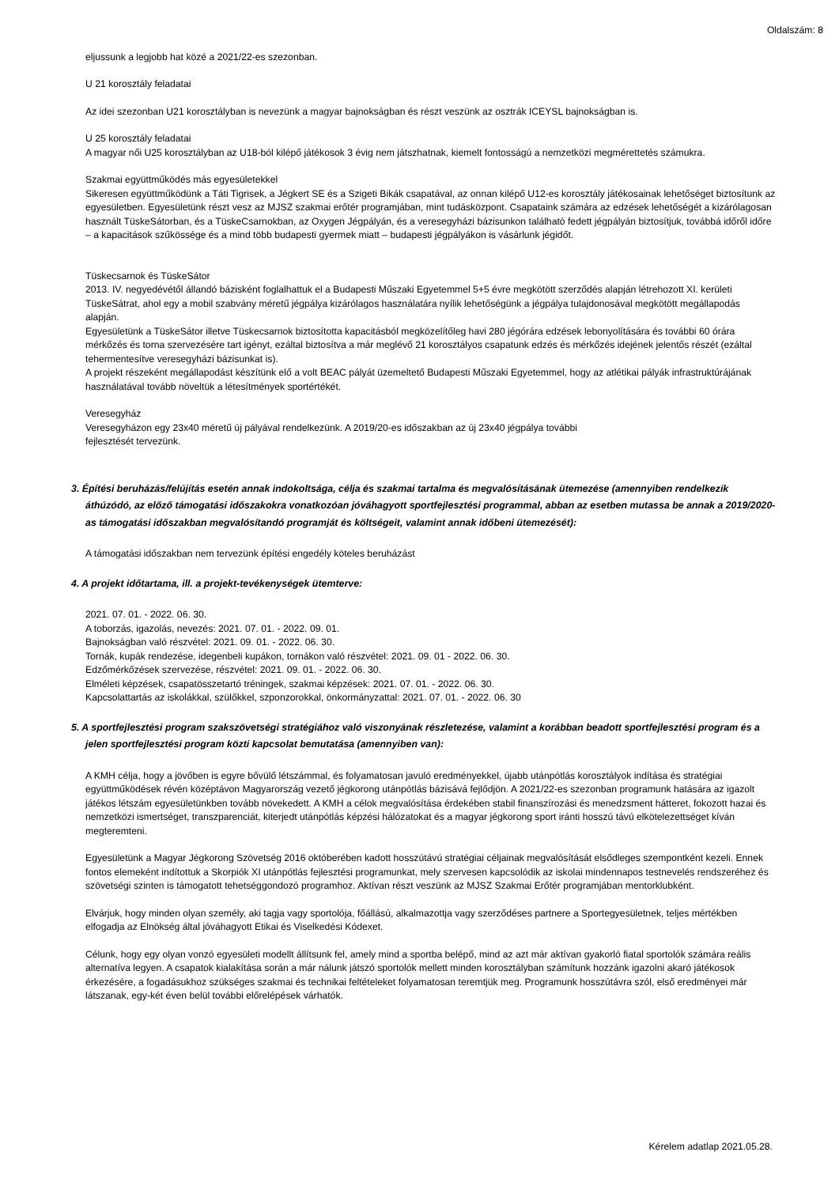Oldalszám: 8
eljussunk a legjobb hat közé a 2021/22-es szezonban.
U 21 korosztály feladatai
Az idei szezonban U21 korosztályban is nevezünk a magyar bajnokságban és részt veszünk az osztrák ICEYSL bajnokságban is.
U 25 korosztály feladatai
A magyar női U25 korosztályban az U18-ból kilépő játékosok 3 évig nem játszhatnak, kiemelt fontosságú a nemzetközi megmérettetés számukra.
Szakmai együttműködés más egyesületekkel
Sikeresen együttműködünk a Táti Tigrisek, a Jégkert SE és a Szigeti Bikák csapatával, az onnan kilépő U12-es korosztály játékosainak lehetőséget biztosítunk az egyesületben. Egyesületünk részt vesz az MJSZ szakmai erőtér programjában, mint tudásközpont. Csapataink számára az edzések lehetőségét a kizárólagosan használt TüskeSátorban, és a TüskeCsarnokban, az Oxygen Jégpályán, és a veresegyházi bázisunkon található fedett jégpályán biztosítjuk, továbbá időről időre – a kapacitások szűkössége és a mind több budapesti gyermek miatt – budapesti jégpályákon is vásárlunk jégidőt.
Tüskecsarnok és TüskeSátor
2013. IV. negyedévétől állandó bázisként foglalhattuk el a Budapesti Műszaki Egyetemmel 5+5 évre megkötött szerződés alapján létrehozott XI. kerületi TüskeSátrat, ahol egy a mobil szabvány méretű jégpálya kizárólagos használatára nyílik lehetőségünk a jégpálya tulajdonosával megkötött megállapodás alapján.
Egyesületünk a TüskeSátor illetve Tüskecsarnok biztosította kapacitásból megközelítőleg havi 280 jégórára edzések lebonyolítására és további 60 órára mérkőzés és torna szervezésére tart igényt, ezáltal biztosítva a már meglévő 21 korosztályos csapatunk edzés és mérkőzés idejének jelentős részét (ezáltal tehermentesítve veresegyházi bázisunkat is).
A projekt részeként megállapodást készítünk elő a volt BEAC pályát üzemeltető Budapesti Műszaki Egyetemmel, hogy az atlétikai pályák infrastruktúrájának használatával tovább növeltük a létesítmények sportértékét.
Veresegyház
Veresegyházon egy 23x40 méretű új pályával rendelkezünk. A 2019/20-es időszakban az új 23x40 jégpálya további
fejlesztését tervezünk.
3. Építési beruházás/felújítás esetén annak indokoltsága, célja és szakmai tartalma és megvalósításának ütemezése (amennyiben rendelkezik áthúzódó, az előző támogatási időszakokra vonatkozóan jóváhagyott sportfejlesztési programmal, abban az esetben mutassa be annak a 2019/2020-as támogatási időszakban megvalósítandó programját és költségeit, valamint annak időbeni ütemezését):
A támogatási időszakban nem tervezünk építési engedély köteles beruházást
4. A projekt időtartama, ill. a projekt-tevékenységek ütemterve:
2021. 07. 01. - 2022. 06. 30.
A toborzás, igazolás, nevezés: 2021. 07. 01. - 2022. 09. 01.
Bajnokságban való részvétel: 2021. 09. 01. - 2022. 06. 30.
Tornák, kupák rendezése, idegenbeli kupákon, tornákon való részvétel: 2021. 09. 01 - 2022. 06. 30.
Edzőmérkőzések szervezése, részvétel: 2021. 09. 01. - 2022. 06. 30.
Elméleti képzések, csapatösszetartó tréningek, szakmai képzések: 2021. 07. 01. - 2022. 06. 30.
Kapcsolattartás az iskolákkal, szülőkkel, szponzorokkal, önkormányzattal: 2021. 07. 01. - 2022. 06. 30
5. A sportfejlesztési program szakszövetségi stratégiához való viszonyának részletezése, valamint a korábban beadott sportfejlesztési program és a jelen sportfejlesztési program közti kapcsolat bemutatása (amennyiben van):
A KMH célja, hogy a jövőben is egyre bővülő létszámmal, és folyamatosan javuló eredményekkel, újabb utánpótlás korosztályok indítása és stratégiai együttműködések révén középtávon Magyarország vezető jégkorong utánpótlás bázisává fejlődjön. A 2021/22-es szezonban programunk hatására az igazolt játékos létszám egyesületünkben tovább növekedett. A KMH a célok megvalósítása érdekében stabil finanszírozási és menedzsment hátteret, fokozott hazai és nemzetközi ismertséget, transzparenciát, kiterjedt utánpótlás képzési hálózatokat és a magyar jégkorong sport iránti hosszú távú elkötelezettséget kíván megteremteni.
Egyesületünk a Magyar Jégkorong Szövetség 2016 októberében kadott hosszútávú stratégiai céljainak megvalósítását elsődleges szempontként kezeli. Ennek fontos elemeként indítottuk a Skorpiók XI utánpótlás fejlesztési programunkat, mely szervesen kapcsolódik az iskolai mindennapos testnevelés rendszeréhez és szövetségi szinten is támogatott tehetséggondozó programhoz. Aktívan részt veszünk az MJSZ Szakmai Erőtér programjában mentorklubként.
Elvárjuk, hogy minden olyan személy, aki tagja vagy sportolója, főállású, alkalmazottja vagy szerződéses partnere a Sportegyesületnek, teljes mértékben elfogadja az Elnökség által jóváhagyott Etikai és Viselkedési Kódexet.
Célunk, hogy egy olyan vonzó egyesületi modellt állítsunk fel, amely mind a sportba belépő, mind az azt már aktívan gyakorló fiatal sportolók számára reális alternatíva legyen. A csapatok kialakítása során a már nálunk játszó sportolók mellett minden korosztályban számítunk hozzánk igazolni akaró játékosok érkezésére, a fogadásukhoz szükséges szakmai és technikai feltételeket folyamatosan teremtjük meg. Programunk hosszútávra szól, első eredményei már látszanak, egy-két éven belül további előrelépések várhatók.
Kérelem adatlap 2021.05.28.